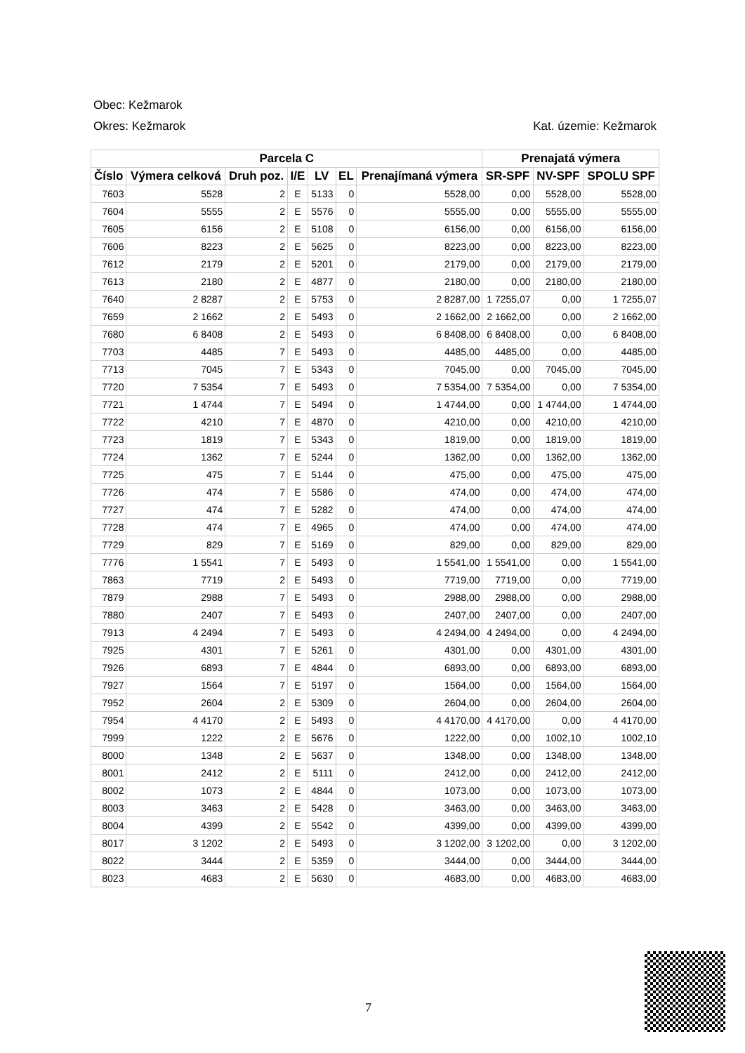Obec: Kežmarok
Okres: Kežmarok Kat. územie: Kežmarok
| Parcela C | | | | | | | Prenajatá výmera | | |
| --- | --- | --- | --- | --- | --- | --- | --- | --- | --- |
| Číslo | Výmera celková | Druh poz. | I/E | LV | EL | Prenajímaná výmera | SR-SPF | NV-SPF | SPOLU SPF |
| 7603 | 5528 | 2 | E | 5133 | 0 | 5528,00 | 0,00 | 5528,00 | 5528,00 |
| 7604 | 5555 | 2 | E | 5576 | 0 | 5555,00 | 0,00 | 5555,00 | 5555,00 |
| 7605 | 6156 | 2 | E | 5108 | 0 | 6156,00 | 0,00 | 6156,00 | 6156,00 |
| 7606 | 8223 | 2 | E | 5625 | 0 | 8223,00 | 0,00 | 8223,00 | 8223,00 |
| 7612 | 2179 | 2 | E | 5201 | 0 | 2179,00 | 0,00 | 2179,00 | 2179,00 |
| 7613 | 2180 | 2 | E | 4877 | 0 | 2180,00 | 0,00 | 2180,00 | 2180,00 |
| 7640 | 2 8287 | 2 | E | 5753 | 0 | 2 8287,00 | 1 7255,07 | 0,00 | 1 7255,07 |
| 7659 | 2 1662 | 2 | E | 5493 | 0 | 2 1662,00 | 2 1662,00 | 0,00 | 2 1662,00 |
| 7680 | 6 8408 | 2 | E | 5493 | 0 | 6 8408,00 | 6 8408,00 | 0,00 | 6 8408,00 |
| 7703 | 4485 | 7 | E | 5493 | 0 | 4485,00 | 4485,00 | 0,00 | 4485,00 |
| 7713 | 7045 | 7 | E | 5343 | 0 | 7045,00 | 0,00 | 7045,00 | 7045,00 |
| 7720 | 7 5354 | 7 | E | 5493 | 0 | 7 5354,00 | 7 5354,00 | 0,00 | 7 5354,00 |
| 7721 | 1 4744 | 7 | E | 5494 | 0 | 1 4744,00 | 0,00 | 1 4744,00 | 1 4744,00 |
| 7722 | 4210 | 7 | E | 4870 | 0 | 4210,00 | 0,00 | 4210,00 | 4210,00 |
| 7723 | 1819 | 7 | E | 5343 | 0 | 1819,00 | 0,00 | 1819,00 | 1819,00 |
| 7724 | 1362 | 7 | E | 5244 | 0 | 1362,00 | 0,00 | 1362,00 | 1362,00 |
| 7725 | 475 | 7 | E | 5144 | 0 | 475,00 | 0,00 | 475,00 | 475,00 |
| 7726 | 474 | 7 | E | 5586 | 0 | 474,00 | 0,00 | 474,00 | 474,00 |
| 7727 | 474 | 7 | E | 5282 | 0 | 474,00 | 0,00 | 474,00 | 474,00 |
| 7728 | 474 | 7 | E | 4965 | 0 | 474,00 | 0,00 | 474,00 | 474,00 |
| 7729 | 829 | 7 | E | 5169 | 0 | 829,00 | 0,00 | 829,00 | 829,00 |
| 7776 | 1 5541 | 7 | E | 5493 | 0 | 1 5541,00 | 1 5541,00 | 0,00 | 1 5541,00 |
| 7863 | 7719 | 2 | E | 5493 | 0 | 7719,00 | 7719,00 | 0,00 | 7719,00 |
| 7879 | 2988 | 7 | E | 5493 | 0 | 2988,00 | 2988,00 | 0,00 | 2988,00 |
| 7880 | 2407 | 7 | E | 5493 | 0 | 2407,00 | 2407,00 | 0,00 | 2407,00 |
| 7913 | 4 2494 | 7 | E | 5493 | 0 | 4 2494,00 | 4 2494,00 | 0,00 | 4 2494,00 |
| 7925 | 4301 | 7 | E | 5261 | 0 | 4301,00 | 0,00 | 4301,00 | 4301,00 |
| 7926 | 6893 | 7 | E | 4844 | 0 | 6893,00 | 0,00 | 6893,00 | 6893,00 |
| 7927 | 1564 | 7 | E | 5197 | 0 | 1564,00 | 0,00 | 1564,00 | 1564,00 |
| 7952 | 2604 | 2 | E | 5309 | 0 | 2604,00 | 0,00 | 2604,00 | 2604,00 |
| 7954 | 4 4170 | 2 | E | 5493 | 0 | 4 4170,00 | 4 4170,00 | 0,00 | 4 4170,00 |
| 7999 | 1222 | 2 | E | 5676 | 0 | 1222,00 | 0,00 | 1002,10 | 1002,10 |
| 8000 | 1348 | 2 | E | 5637 | 0 | 1348,00 | 0,00 | 1348,00 | 1348,00 |
| 8001 | 2412 | 2 | E | 5111 | 0 | 2412,00 | 0,00 | 2412,00 | 2412,00 |
| 8002 | 1073 | 2 | E | 4844 | 0 | 1073,00 | 0,00 | 1073,00 | 1073,00 |
| 8003 | 3463 | 2 | E | 5428 | 0 | 3463,00 | 0,00 | 3463,00 | 3463,00 |
| 8004 | 4399 | 2 | E | 5542 | 0 | 4399,00 | 0,00 | 4399,00 | 4399,00 |
| 8017 | 3 1202 | 2 | E | 5493 | 0 | 3 1202,00 | 3 1202,00 | 0,00 | 3 1202,00 |
| 8022 | 3444 | 2 | E | 5359 | 0 | 3444,00 | 0,00 | 3444,00 | 3444,00 |
| 8023 | 4683 | 2 | E | 5630 | 0 | 4683,00 | 0,00 | 4683,00 | 4683,00 |
7